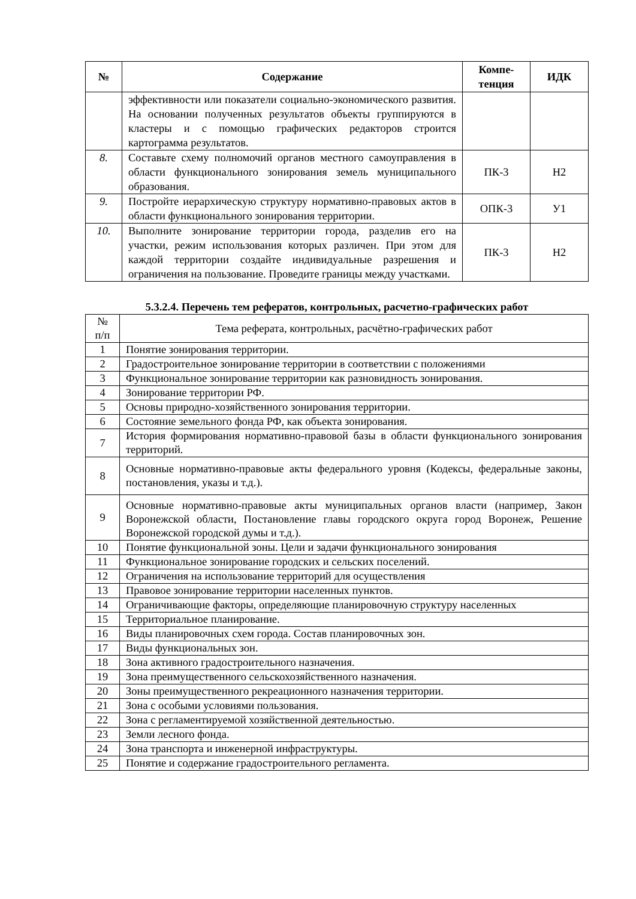| № | Содержание | Компе- тенция | ИДК |
| --- | --- | --- | --- |
| | эффективности или показатели социально-экономического развития. На основании полученных результатов объекты группируются в кластеры и с помощью графических редакторов строится картограмма результатов. | | |
| 8. | Составьте схему полномочий органов местного самоуправления в области функционального зонирования земель муниципального образования. | ПК-3 | Н2 |
| 9. | Постройте иерархическую структуру нормативно-правовых актов в области функционального зонирования территории. | ОПК-3 | У1 |
| 10. | Выполните зонирование территории города, разделив его на участки, режим использования которых различен. При этом для каждой территории создайте индивидуальные разрешения и ограничения на пользование. Проведите границы между участками. | ПК-3 | Н2 |
5.3.2.4. Перечень тем рефератов, контрольных, расчетно-графических работ
| № п/п | Тема реферата, контрольных, расчётно-графических работ |
| 1 | Понятие зонирования территории. |
| 2 | Градостроительное зонирование территории в соответствии с положениями |
| 3 | Функциональное зонирование территории как разновидность зонирования. |
| 4 | Зонирование территории РФ. |
| 5 | Основы природно-хозяйственного зонирования территории. |
| 6 | Состояние земельного фонда РФ, как объекта зонирования. |
| 7 | История формирования нормативно-правовой базы в области функционального зонирования территорий. |
| 8 | Основные нормативно-правовые акты федерального уровня (Кодексы, федеральные законы, постановления, указы и т.д.). |
| 9 | Основные нормативно-правовые акты муниципальных органов власти (например, Закон Воронежской области, Постановление главы городского округа город Воронеж, Решение Воронежской городской думы и т.д.). |
| 10 | Понятие функциональной зоны. Цели и задачи функционального зонирования |
| 11 | Функциональное зонирование городских и сельских поселений. |
| 12 | Ограничения на использование территорий для осуществления |
| 13 | Правовое зонирование территории населенных пунктов. |
| 14 | Ограничивающие факторы, определяющие планировочную структуру населенных |
| 15 | Территориальное планирование. |
| 16 | Виды планировочных схем города. Состав планировочных зон. |
| 17 | Виды функциональных зон. |
| 18 | Зона активного градостроительного назначения. |
| 19 | Зона преимущественного сельскохозяйственного назначения. |
| 20 | Зоны преимущественного рекреационного назначения территории. |
| 21 | Зона с особыми условиями пользования. |
| 22 | Зона с регламентируемой хозяйственной деятельностью. |
| 23 | Земли лесного фонда. |
| 24 | Зона транспорта и инженерной инфраструктуры. |
| 25 | Понятие и содержание градостроительного регламента. |